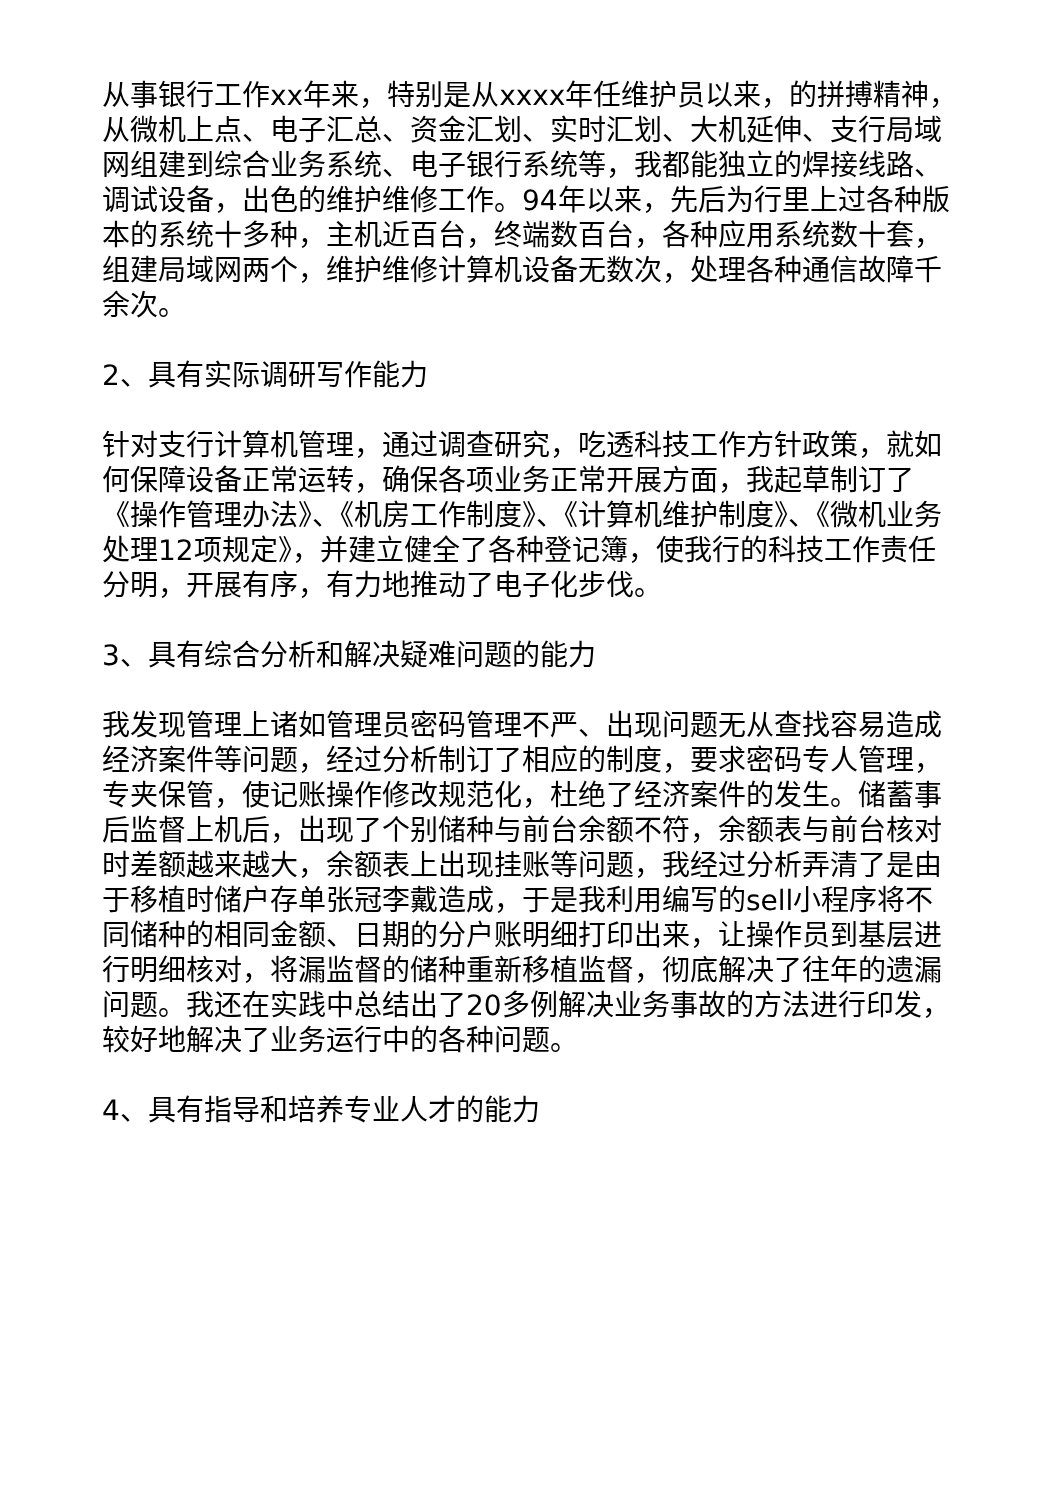从事银行工作xx年来，特别是从xxxx年任维护员以来，的拼搏精神，从微机上点、电子汇总、资金汇划、实时汇划、大机延伸、支行局域网组建到综合业务系统、电子银行系统等，我都能独立的焊接线路、调试设备，出色的维护维修工作。94年以来，先后为行里上过各种版本的系统十多种，主机近百台，终端数百台，各种应用系统数十套，组建局域网两个，维护维修计算机设备无数次，处理各种通信故障千余次。
2、具有实际调研写作能力
针对支行计算机管理，通过调查研究，吃透科技工作方针政策，就如何保障设备正常运转，确保各项业务正常开展方面，我起草制订了《操作管理办法》、《机房工作制度》、《计算机维护制度》、《微机业务处理12项规定》，并建立健全了各种登记簿，使我行的科技工作责任分明，开展有序，有力地推动了电子化步伐。
3、具有综合分析和解决疑难问题的能力
我发现管理上诸如管理员密码管理不严、出现问题无从查找容易造成经济案件等问题，经过分析制订了相应的制度，要求密码专人管理，专夹保管，使记账操作修改规范化，杜绝了经济案件的发生。储蓄事后监督上机后，出现了个别储种与前台余额不符，余额表与前台核对时差额越来越大，余额表上出现挂账等问题，我经过分析弄清了是由于移植时储户存单张冠李戴造成，于是我利用编写的sell小程序将不同储种的相同金额、日期的分户账明细打印出来，让操作员到基层进行明细核对，将漏监督的储种重新移植监督，彻底解决了往年的遗漏问题。我还在实践中总结出了20多例解决业务事故的方法进行印发，较好地解决了业务运行中的各种问题。
4、具有指导和培养专业人才的能力